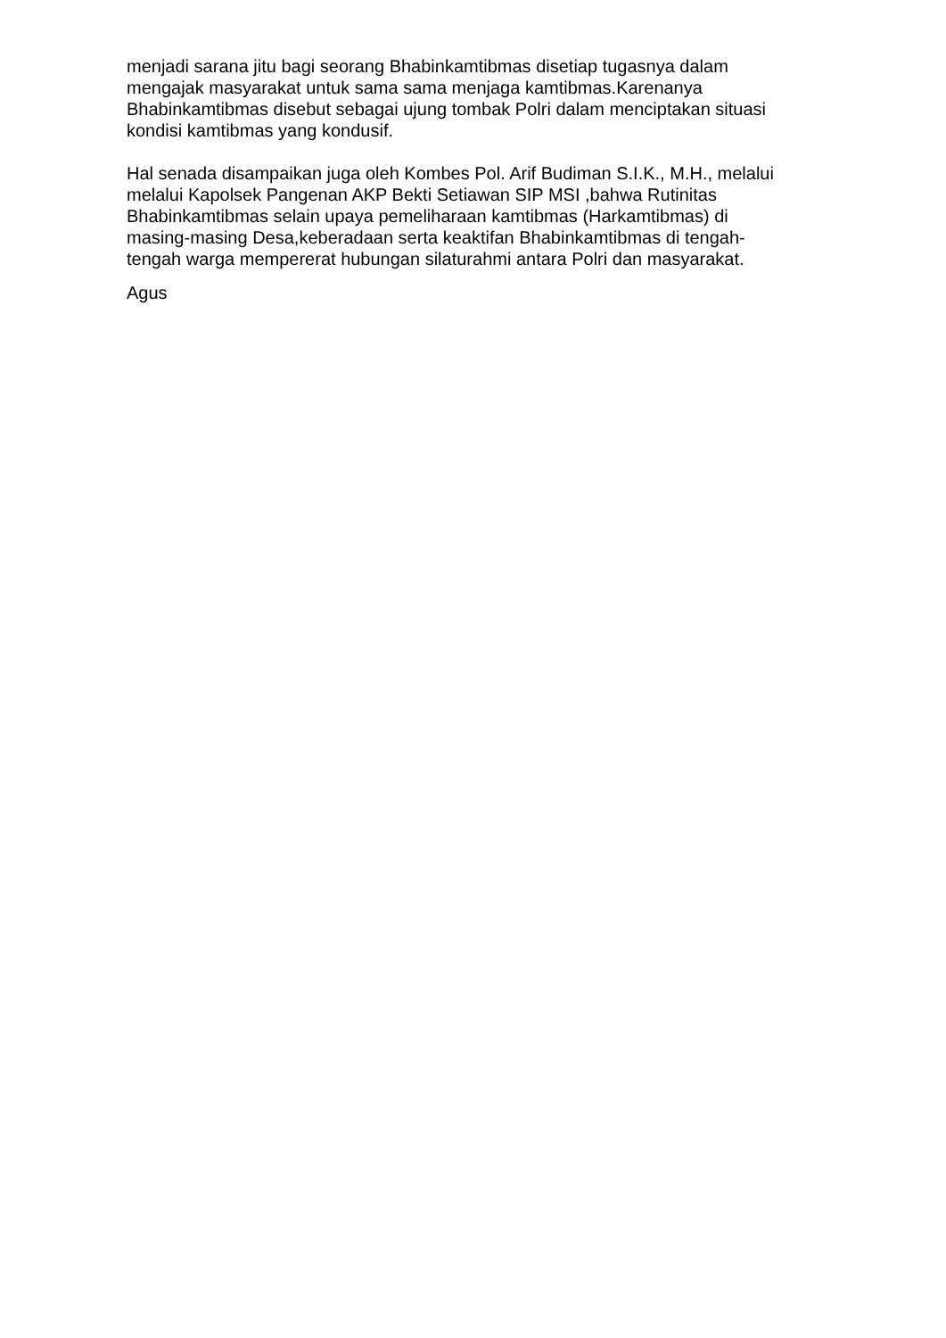menjadi sarana jitu bagi seorang Bhabinkamtibmas disetiap tugasnya dalam
mengajak masyarakat untuk sama sama menjaga kamtibmas.Karenanya
Bhabinkamtibmas disebut sebagai ujung tombak Polri dalam menciptakan situasi
kondisi kamtibmas yang kondusif.
Hal senada disampaikan juga oleh Kombes Pol. Arif Budiman S.I.K., M.H., melalui
melalui Kapolsek Pangenan AKP Bekti Setiawan SIP MSI ,bahwa Rutinitas
Bhabinkamtibmas selain upaya pemeliharaan kamtibmas (Harkamtibmas) di
masing-masing Desa,keberadaan serta keaktifan Bhabinkamtibmas di tengah-
tengah warga mempererat hubungan silaturahmi antara Polri dan masyarakat.
Agus